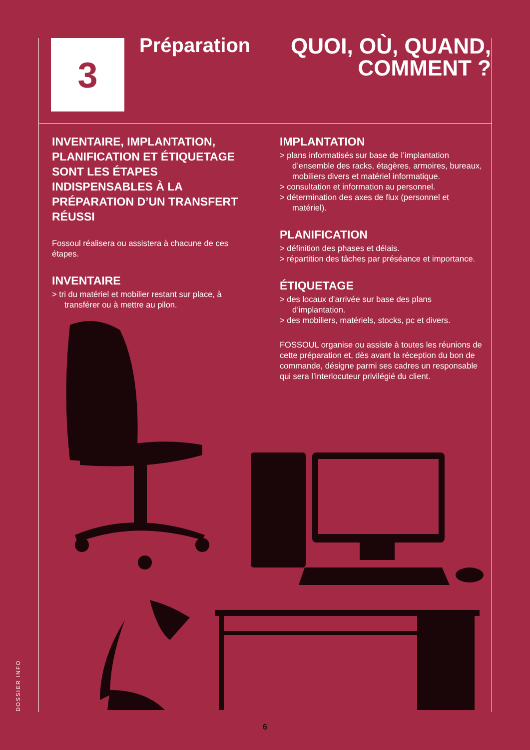3
Préparation
QUOI, OÙ, QUAND,
COMMENT ?
INVENTAIRE, IMPLANTATION, PLANIFICATION ET ÉTIQUETAGE SONT LES ÉTAPES INDISPENSABLES À LA PRÉPARATION D’UN TRANSFERT RÉUSSI
Fossoul réalisera ou assistera à chacune de ces étapes.
INVENTAIRE
> tri du matériel et mobilier restant sur place, à transférer ou à mettre au pilon.
IMPLANTATION
> plans informatisés sur base de l’implantation d’ensemble des racks, étagères, armoires, bureaux, mobiliers divers et matériel informatique.
> consultation et information au personnel.
> détermination des axes de flux (personnel et matériel).
PLANIFICATION
> définition des phases et délais.
> répartition des tâches par préséance et importance.
ÉTIQUETAGE
> des locaux d’arrivée sur base des plans d’implantation.
> des mobiliers, matériels, stocks, pc et divers.
FOSSOUL organise ou assiste à toutes les réunions de cette préparation et, dès avant la réception du bon de commande, désigne parmi ses cadres un responsable qui sera l’interlocuteur privilégié du client.
DOSSIER INFO
6